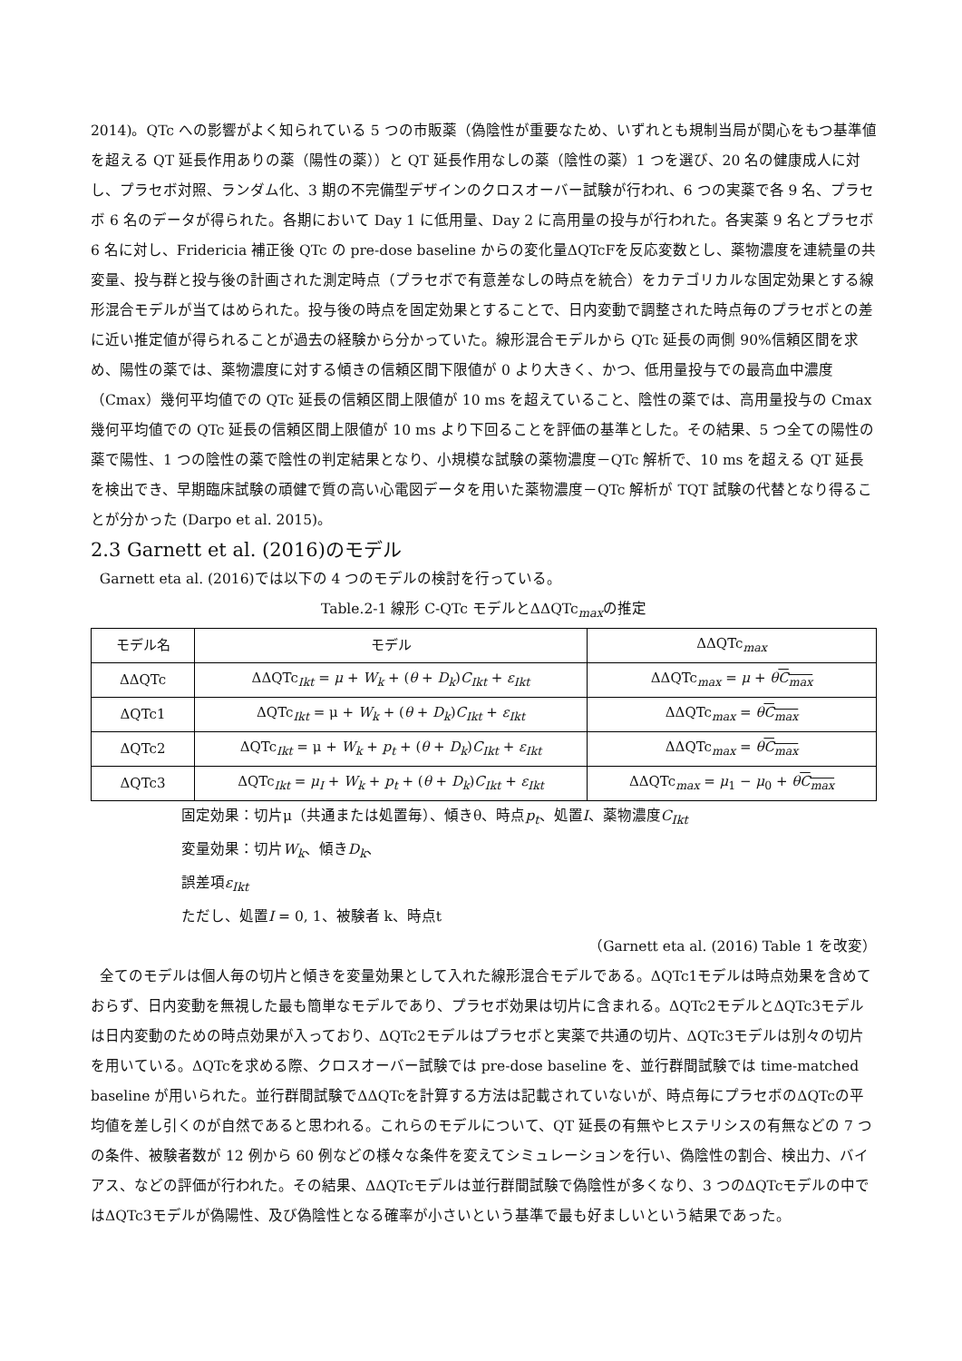2014)。QTc への影響がよく知られている 5 つの市販薬（偽陰性が重要なため、いずれとも規制当局が関心をもつ基準値を超える QT 延長作用ありの薬（陽性の薬））と QT 延長作用なしの薬（陰性の薬）1 つを選び、20 名の健康成人に対し、プラセボ対照、ランダム化、3 期の不完備型デザインのクロスオーバー試験が行われ、6 つの実薬で各 9 名、プラセボ 6 名のデータが得られた。各期において Day 1 に低用量、Day 2 に高用量の投与が行われた。各実薬 9 名とプラセボ 6 名に対し、Fridericia 補正後 QTc の pre-dose baseline からの変化量ΔQTcFを反応変数とし、薬物濃度を連続量の共変量、投与群と投与後の計画された測定時点（プラセボで有意差なしの時点を統合）をカテゴリカルな固定効果とする線形混合モデルが当てはめられた。投与後の時点を固定効果とすることで、日内変動で調整された時点毎のプラセボとの差に近い推定値が得られることが過去の経験から分かっていた。線形混合モデルから QTc 延長の両側 90%信頼区間を求め、陽性の薬では、薬物濃度に対する傾きの信頼区間下限値が 0 より大きく、かつ、低用量投与での最高血中濃度（Cmax）幾何平均値での QTc 延長の信頼区間上限値が 10 ms を超えていること、陰性の薬では、高用量投与の Cmax 幾何平均値での QTc 延長の信頼区間上限値が 10 ms より下回ることを評価の基準とした。その結果、5 つ全ての陽性の薬で陽性、1 つの陰性の薬で陰性の判定結果となり、小規模な試験の薬物濃度－QTc 解析で、10 ms を超える QT 延長を検出でき、早期臨床試験の頑健で質の高い心電図データを用いた薬物濃度－QTc 解析が TQT 試験の代替となり得ることが分かった (Darpo et al. 2015)。
2.3 Garnett et al. (2016)のモデル
Garnett eta al. (2016)では以下の 4 つのモデルの検討を行っている。
Table.2-1 線形 C-QTc モデルとΔΔQTc<sub>max</sub>の推定
| モデル名 | モデル | ΔΔQTc<sub>max</sub> |
| --- | --- | --- |
| ΔΔQTc | ΔΔQTc<sub>Ikt</sub> = μ + W<sub>k</sub> + ( θ + D<sub>k</sub> ) C<sub>Ikt</sub> + ε<sub>Ikt</sub> | ΔΔQTc<sub>max</sub> = μ + θ C<sub>max</sub> |
| ΔQTc1 | ΔQTc<sub>Ikt</sub> = μ + W<sub>k</sub> + ( θ + D<sub>k</sub> ) C<sub>Ikt</sub> + ε<sub>Ikt</sub> | ΔΔQTc<sub>max</sub> = θ C<sub>max</sub> |
| ΔQTc2 | ΔQTc<sub>Ikt</sub> = μ + W<sub>k</sub> + p<sub>t</sub> + ( θ + D<sub>k</sub> ) C<sub>Ikt</sub> + ε<sub>Ikt</sub> | ΔΔQTc<sub>max</sub> = θ C<sub>max</sub> |
| ΔQTc3 | ΔQTc<sub>Ikt</sub> = μ<sub>I</sub> + W<sub>k</sub> + p<sub>t</sub> + ( θ + D<sub>k</sub> ) C<sub>Ikt</sub> + ε<sub>Ikt</sub> | ΔΔQTc<sub>max</sub> = μ<sub>1</sub> − μ<sub>0</sub> + θ C<sub>max</sub> |
固定効果：切片μ（共通または処置毎）、傾きθ、時点p<sub>t</sub>、処置I、薬物濃度C<sub>Ikt</sub>
変量効果：切片W<sub>k</sub>、傾きD<sub>k</sub>、
誤差項ε<sub>Ikt</sub>
ただし、処置I = 0, 1、被験者 k、時点t
（Garnett eta al. (2016) Table 1 を改変）
全てのモデルは個人毎の切片と傾きを変量効果として入れた線形混合モデルである。ΔQTc1モデルは時点効果を含めておらず、日内変動を無視した最も簡単なモデルであり、プラセボ効果は切片に含まれる。ΔQTc2モデルとΔQTc3モデルは日内変動のための時点効果が入っており、ΔQTc2モデルはプラセボと実薬で共通の切片、ΔQTc3モデルは別々の切片を用いている。ΔQTcを求める際、クロスオーバー試験では pre-dose baseline を、並行群間試験では time-matched baseline が用いられた。並行群間試験でΔΔQTcを計算する方法は記載されていないが、時点毎にプラセボのΔQTcの平均値を差し引くのが自然であると思われる。これらのモデルについて、QT 延長の有無やヒステリシスの有無などの 7 つの条件、被験者数が 12 例から 60 例などの様々な条件を変えてシミュレーションを行い、偽陰性の割合、検出力、バイアス、などの評価が行われた。その結果、ΔΔQTcモデルは並行群間試験で偽陰性が多くなり、3 つのΔQTcモデルの中ではΔQTc3モデルが偽陽性、及び偽陰性となる確率が小さいという基準で最も好ましいという結果であった。